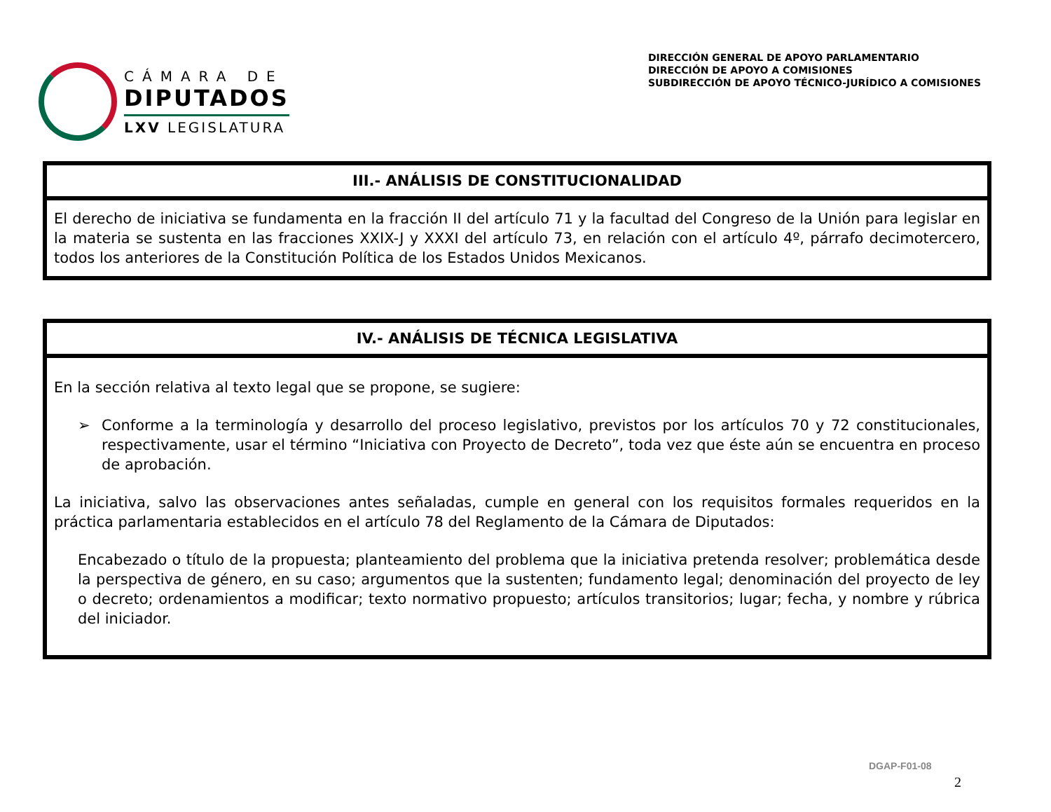CÁMARA DE
DIPUTADOS
LXV LEGISLATURA
DIRECCIÓN GENERAL DE APOYO PARLAMENTARIO
DIRECCIÓN DE APOYO A COMISIONES
SUBDIRECCIÓN DE APOYO TÉCNICO-JURÍDICO A COMISIONES
III.- ANÁLISIS DE CONSTITUCIONALIDAD
El derecho de iniciativa se fundamenta en la fracción II del artículo 71 y la facultad del Congreso de la Unión para legislar en la materia se sustenta en las fracciones XXIX-J y XXXI del artículo 73, en relación con el artículo 4º, párrafo decimotercero, todos los anteriores de la Constitución Política de los Estados Unidos Mexicanos.
IV.- ANÁLISIS DE TÉCNICA LEGISLATIVA
En la sección relativa al texto legal que se propone, se sugiere:
➢ Conforme a la terminología y desarrollo del proceso legislativo, previstos por los artículos 70 y 72 constitucionales, respectivamente, usar el término “Iniciativa con Proyecto de Decreto”, toda vez que éste aún se encuentra en proceso de aprobación.
La iniciativa, salvo las observaciones antes señaladas, cumple en general con los requisitos formales requeridos en la práctica parlamentaria establecidos en el artículo 78 del Reglamento de la Cámara de Diputados:
Encabezado o título de la propuesta; planteamiento del problema que la iniciativa pretenda resolver; problemática desde la perspectiva de género, en su caso; argumentos que la sustenten; fundamento legal; denominación del proyecto de ley o decreto; ordenamientos a modificar; texto normativo propuesto; artículos transitorios; lugar; fecha, y nombre y rúbrica del iniciador.
DGAP-F01-08
2